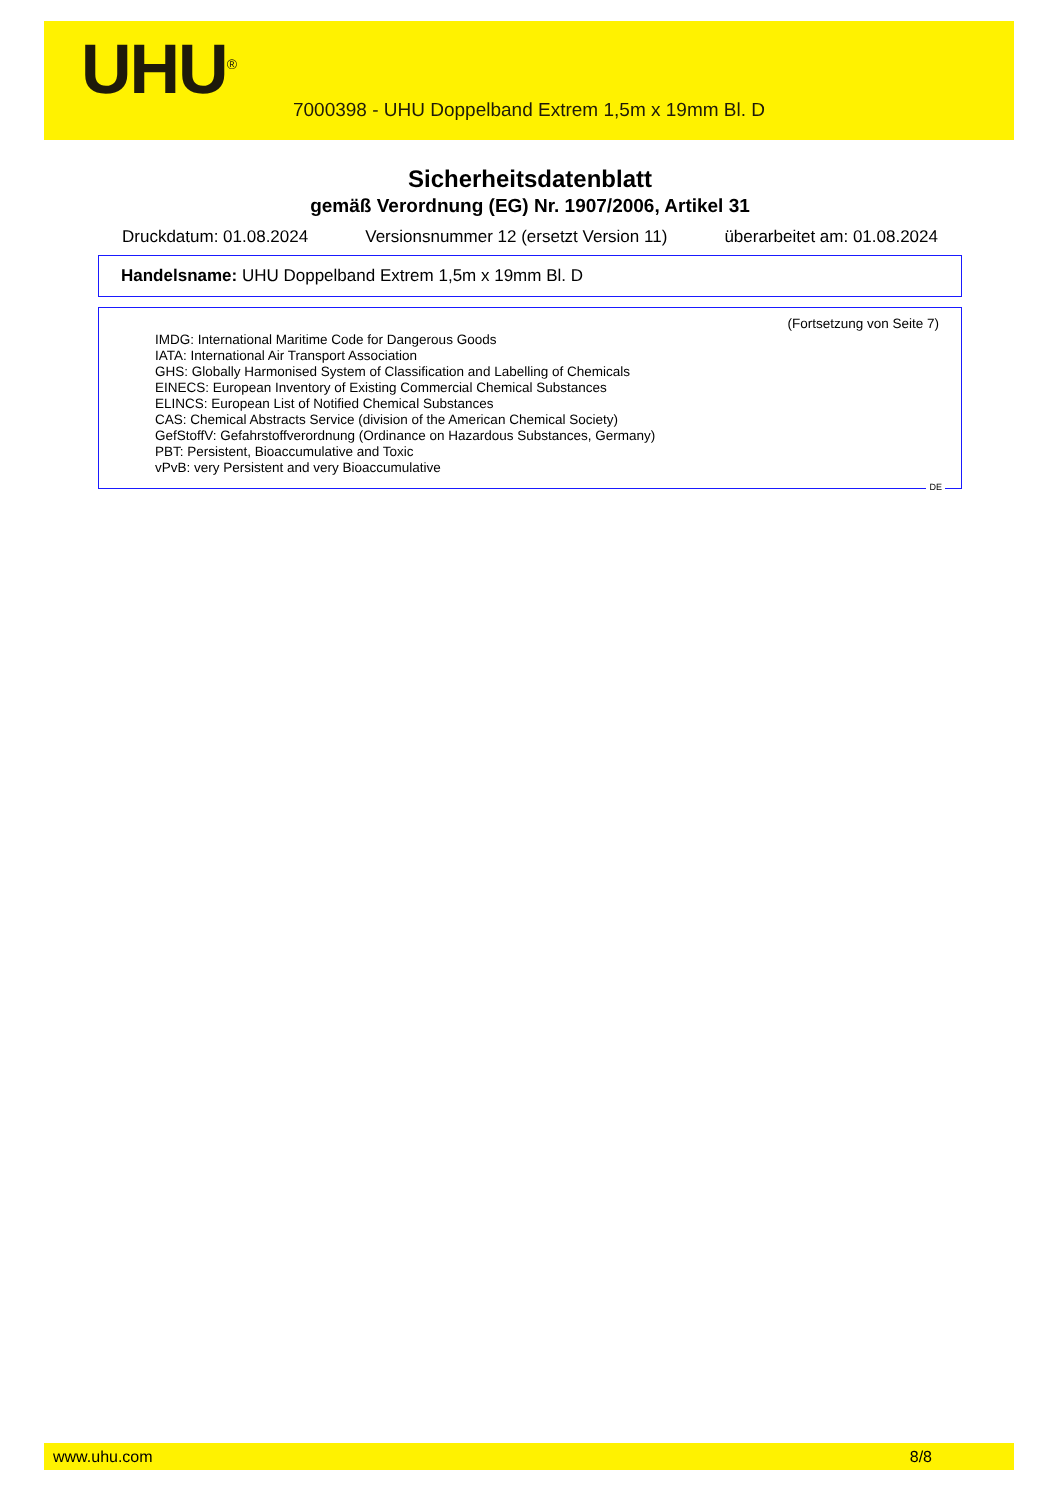UHU<sup>®</sup>
7000398 - UHU Doppelband Extrem 1,5m x 19mm Bl. D
Sicherheitsdatenblatt
gemäß Verordnung (EG) Nr. 1907/2006, Artikel 31
Druckdatum: 01.08.2024 Versionsnummer 12 (ersetzt Version 11) überarbeitet am: 01.08.2024
Handelsname: UHU Doppelband Extrem 1,5m x 19mm Bl. D
(Fortsetzung von Seite 7)
IMDG: International Maritime Code for Dangerous Goods
IATA: International Air Transport Association
GHS: Globally Harmonised System of Classification and Labelling of Chemicals
EINECS: European Inventory of Existing Commercial Chemical Substances
ELINCS: European List of Notified Chemical Substances
CAS: Chemical Abstracts Service (division of the American Chemical Society)
GefStoffV: Gefahrstoffverordnung (Ordinance on Hazardous Substances, Germany)
PBT: Persistent, Bioaccumulative and Toxic
vPvB: very Persistent and very Bioaccumulative
DE
www.uhu.com 8/8